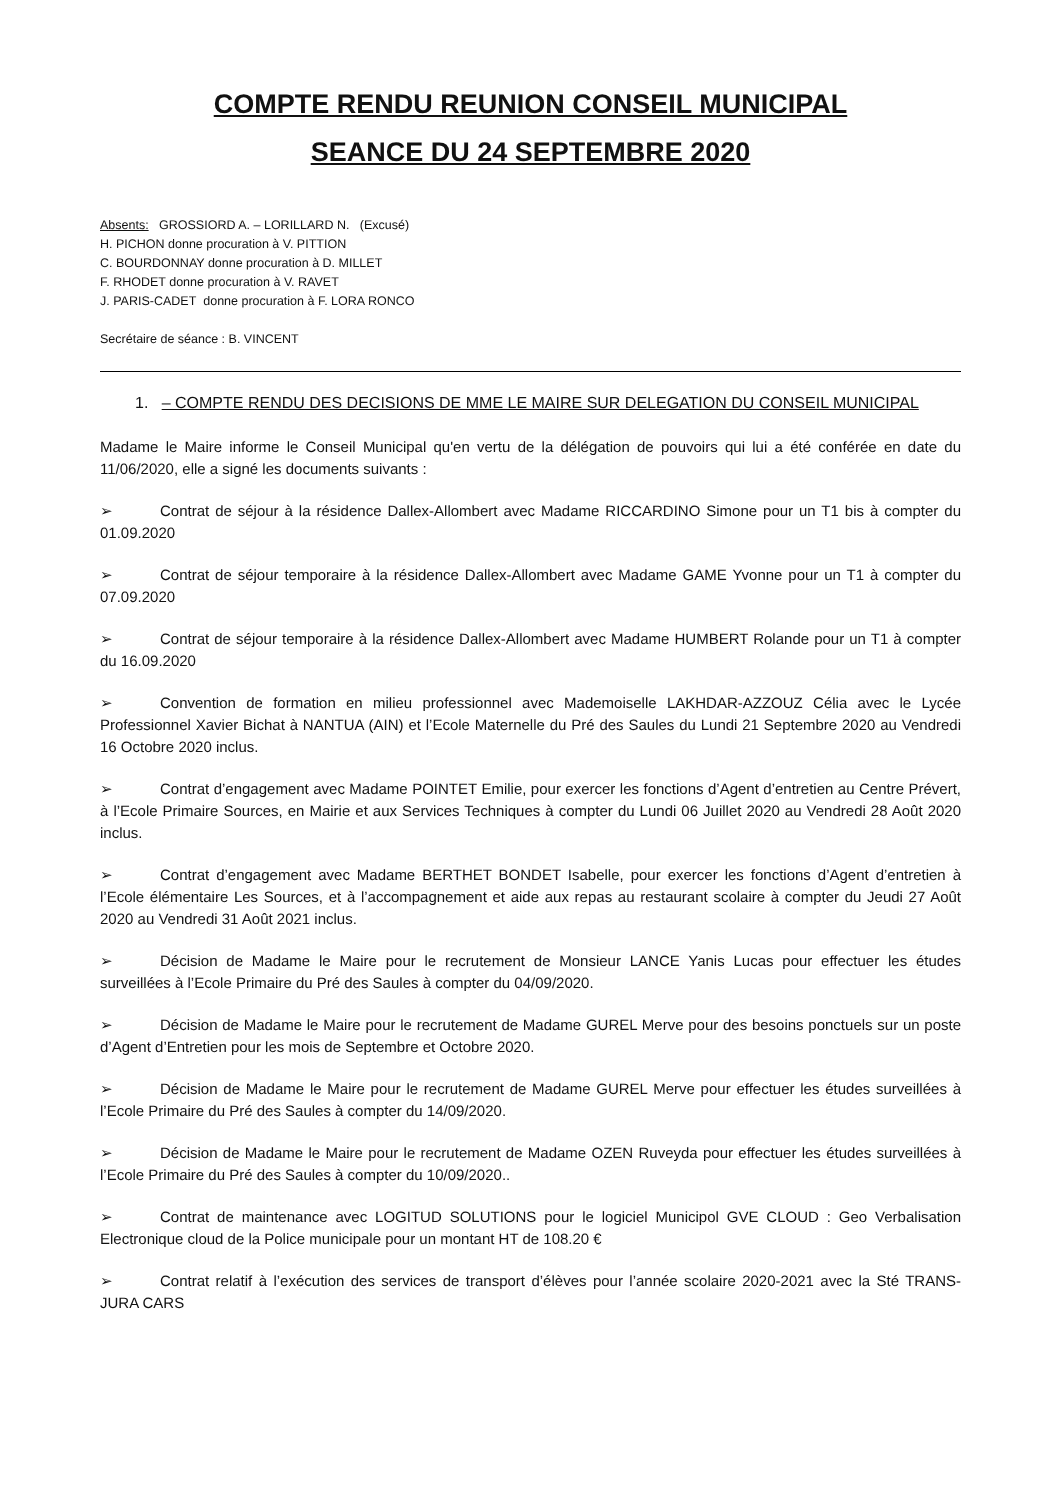COMPTE RENDU REUNION CONSEIL MUNICIPAL
SEANCE DU 24 SEPTEMBRE 2020
Absents: GROSSIORD A. – LORILLARD N. (Excusé)
H. PICHON donne procuration à V. PITTION
C. BOURDONNAY donne procuration à D. MILLET
F. RHODET donne procuration à V. RAVET
J. PARIS-CADET donne procuration à F. LORA RONCO
Secrétaire de séance : B. VINCENT
1. – COMPTE RENDU DES DECISIONS DE MME LE MAIRE SUR DELEGATION DU CONSEIL MUNICIPAL
Madame le Maire informe le Conseil Municipal qu'en vertu de la délégation de pouvoirs qui lui a été conférée en date du 11/06/2020, elle a signé les documents suivants :
➢ Contrat de séjour à la résidence Dallex-Allombert avec Madame RICCARDINO Simone pour un T1 bis à compter du 01.09.2020
➢ Contrat de séjour temporaire à la résidence Dallex-Allombert avec Madame GAME Yvonne pour un T1 à compter du 07.09.2020
➢ Contrat de séjour temporaire à la résidence Dallex-Allombert avec Madame HUMBERT Rolande pour un T1 à compter du 16.09.2020
➢ Convention de formation en milieu professionnel avec Mademoiselle LAKHDAR-AZZOUZ Célia avec le Lycée Professionnel Xavier Bichat à NANTUA (AIN) et l’Ecole Maternelle du Pré des Saules du Lundi 21 Septembre 2020 au Vendredi 16 Octobre 2020 inclus.
➢ Contrat d’engagement avec Madame POINTET Emilie, pour exercer les fonctions d’Agent d’entretien au Centre Prévert, à l’Ecole Primaire Sources, en Mairie et aux Services Techniques à compter du Lundi 06 Juillet 2020 au Vendredi 28 Août 2020 inclus.
➢ Contrat d’engagement avec Madame BERTHET BONDET Isabelle, pour exercer les fonctions d’Agent d’entretien à l’Ecole élémentaire Les Sources, et à l’accompagnement et aide aux repas au restaurant scolaire à compter du Jeudi 27 Août 2020 au Vendredi 31 Août 2021 inclus.
➢ Décision de Madame le Maire pour le recrutement de Monsieur LANCE Yanis Lucas pour effectuer les études surveillées à l’Ecole Primaire du Pré des Saules à compter du 04/09/2020.
➢ Décision de Madame le Maire pour le recrutement de Madame GUREL Merve pour des besoins ponctuels sur un poste d’Agent d’Entretien pour les mois de Septembre et Octobre 2020.
➢ Décision de Madame le Maire pour le recrutement de Madame GUREL Merve pour effectuer les études surveillées à l’Ecole Primaire du Pré des Saules à compter du 14/09/2020.
➢ Décision de Madame le Maire pour le recrutement de Madame OZEN Ruveyda pour effectuer les études surveillées à l’Ecole Primaire du Pré des Saules à compter du 10/09/2020..
➢ Contrat de maintenance avec LOGITUD SOLUTIONS pour le logiciel Municipol GVE CLOUD : Geo Verbalisation Electronique cloud de la Police municipale pour un montant HT de 108.20 €
➢ Contrat relatif à l’exécution des services de transport d’élèves pour l’année scolaire 2020-2021 avec la Sté TRANS-JURA CARS